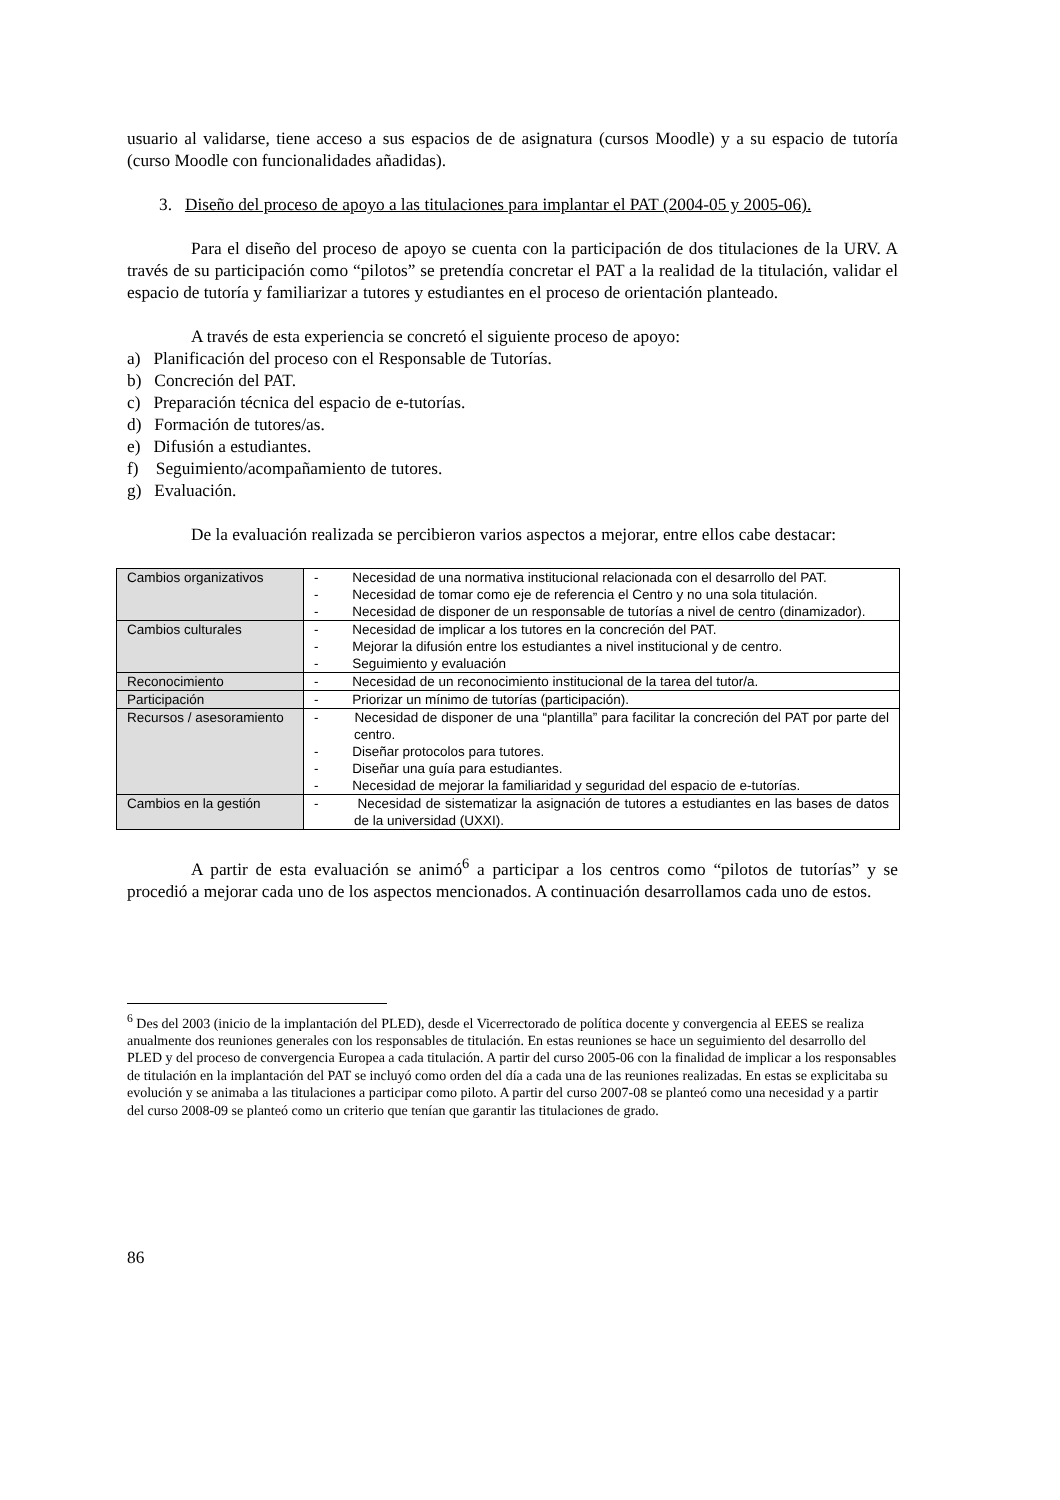usuario al validarse, tiene acceso a sus espacios de de asignatura (cursos Moodle) y a su espacio de tutoría (curso Moodle con funcionalidades añadidas).
3. Diseño del proceso de apoyo a las titulaciones para implantar el PAT (2004-05 y 2005-06).
Para el diseño del proceso de apoyo se cuenta con la participación de dos titulaciones de la URV. A través de su participación como “pilotos” se pretendía concretar el PAT a la realidad de la titulación, validar el espacio de tutoría y familiarizar a tutores y estudiantes en el proceso de orientación planteado.
A través de esta experiencia se concretó el siguiente proceso de apoyo:
a) Planificación del proceso con el Responsable de Tutorías.
b) Concreción del PAT.
c) Preparación técnica del espacio de e-tutorías.
d) Formación de tutores/as.
e) Difusión a estudiantes.
f) Seguimiento/acompañamiento de tutores.
g) Evaluación.
De la evaluación realizada se percibieron varios aspectos a mejorar, entre ellos cabe destacar:
| Cambios organizativos | - Necesidad de una normativa institucional relacionada con el desarrollo del PAT. - Necesidad de tomar como eje de referencia el Centro y no una sola titulación. - Necesidad de disponer de un responsable de tutorías a nivel de centro (dinamizador). |
| Cambios culturales | - Necesidad de implicar a los tutores en la concreción del PAT. - Mejorar la difusión entre los estudiantes a nivel institucional y de centro. - Seguimiento y evaluación |
| Reconocimiento | - Necesidad de un reconocimiento institucional de la tarea del tutor/a. |
| Participación | - Priorizar un mínimo de tutorías (participación). |
| Recursos / asesoramiento | - Necesidad de disponer de una “plantilla” para facilitar la concreción del PAT por parte del centro. - Diseñar protocolos para tutores. - Diseñar una guía para estudiantes. - Necesidad de mejorar la familiaridad y seguridad del espacio de e-tutorías. |
| Cambios en la gestión | - Necesidad de sistematizar la asignación de tutores a estudiantes en las bases de datos de la universidad (UXXI). |
A partir de esta evaluación se animó<sup>6</sup> a participar a los centros como “pilotos de tutorías” y se procedió a mejorar cada uno de los aspectos mencionados. A continuación desarrollamos cada uno de estos.
<sup>6</sup> Des del 2003 (inicio de la implantación del PLED), desde el Vicerrectorado de política docente y convergencia al EEES se realiza anualmente dos reuniones generales con los responsables de titulación. En estas reuniones se hace un seguimiento del desarrollo del PLED y del proceso de convergencia Europea a cada titulación. A partir del curso 2005-06 con la finalidad de implicar a los responsables de titulación en la implantación del PAT se incluyó como orden del día a cada una de las reuniones realizadas. En estas se explicitaba su evolución y se animaba a las titulaciones a participar como piloto. A partir del curso 2007-08 se planteó como una necesidad y a partir del curso 2008-09 se planteó como un criterio que tenían que garantir las titulaciones de grado.
86